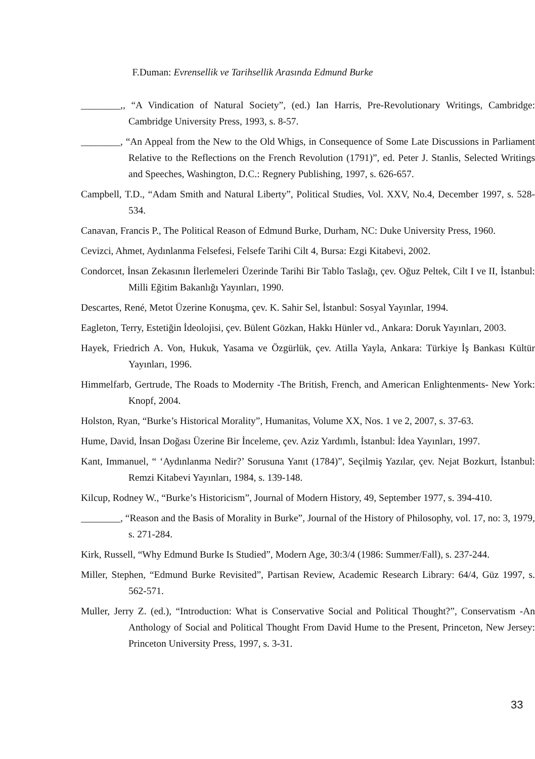F.Duman: Evrensellik ve Tarihsellik Arasında Edmund Burke
________,, “A Vindication of Natural Society”, (ed.) Ian Harris, Pre-Revolutionary Writings, Cambridge: Cambridge University Press, 1993, s. 8-57.
________, “An Appeal from the New to the Old Whigs, in Consequence of Some Late Discussions in Parliament Relative to the Reflections on the French Revolution (1791)”, ed. Peter J. Stanlis, Selected Writings and Speeches, Washington, D.C.: Regnery Publishing, 1997, s. 626-657.
Campbell, T.D., “Adam Smith and Natural Liberty”, Political Studies, Vol. XXV, No.4, December 1997, s. 528-534.
Canavan, Francis P., The Political Reason of Edmund Burke, Durham, NC: Duke University Press, 1960.
Cevizci, Ahmet, Aydınlanma Felsefesi, Felsefe Tarihi Cilt 4, Bursa: Ezgi Kitabevi, 2002.
Condorcet, İnsan Zekasının İlerlemeleri Üzerinde Tarihi Bir Tablo Taslağı, çev. Oğuz Peltek, Cilt I ve II, İstanbul: Milli Eğitim Bakanlığı Yayınları, 1990.
Descartes, René, Metot Üzerine Konuşma, çev. K. Sahir Sel, İstanbul: Sosyal Yayınlar, 1994.
Eagleton, Terry, Estetiğin İdeolojisi, çev. Bülent Gözkan, Hakkı Hünler vd., Ankara: Doruk Yayınları, 2003.
Hayek, Friedrich A. Von, Hukuk, Yasama ve Özgürlük, çev. Atilla Yayla, Ankara: Türkiye İş Bankası Kültür Yayınları, 1996.
Himmelfarb, Gertrude, The Roads to Modernity -The British, French, and American Enlightenments- New York: Knopf, 2004.
Holston, Ryan, “Burke’s Historical Morality”, Humanitas, Volume XX, Nos. 1 ve 2, 2007, s. 37-63.
Hume, David, İnsan Doğası Üzerine Bir İnceleme, çev. Aziz Yardımlı, İstanbul: İdea Yayınları, 1997.
Kant, Immanuel, “ ‘Aydınlanma Nedir?’ Sorusuna Yanıt (1784)”, Seçilmiş Yazılar, çev. Nejat Bozkurt, İstanbul: Remzi Kitabevi Yayınları, 1984, s. 139-148.
Kilcup, Rodney W., “Burke’s Historicism”, Journal of Modern History, 49, September 1977, s. 394-410.
________, “Reason and the Basis of Morality in Burke”, Journal of the History of Philosophy, vol. 17, no: 3, 1979, s. 271-284.
Kirk, Russell, “Why Edmund Burke Is Studied”, Modern Age, 30:3/4 (1986: Summer/Fall), s. 237-244.
Miller, Stephen, “Edmund Burke Revisited”, Partisan Review, Academic Research Library: 64/4, Güz 1997, s. 562-571.
Muller, Jerry Z. (ed.), “Introduction: What is Conservative Social and Political Thought?”, Conservatism -An Anthology of Social and Political Thought From David Hume to the Present, Princeton, New Jersey: Princeton University Press, 1997, s. 3-31.
33